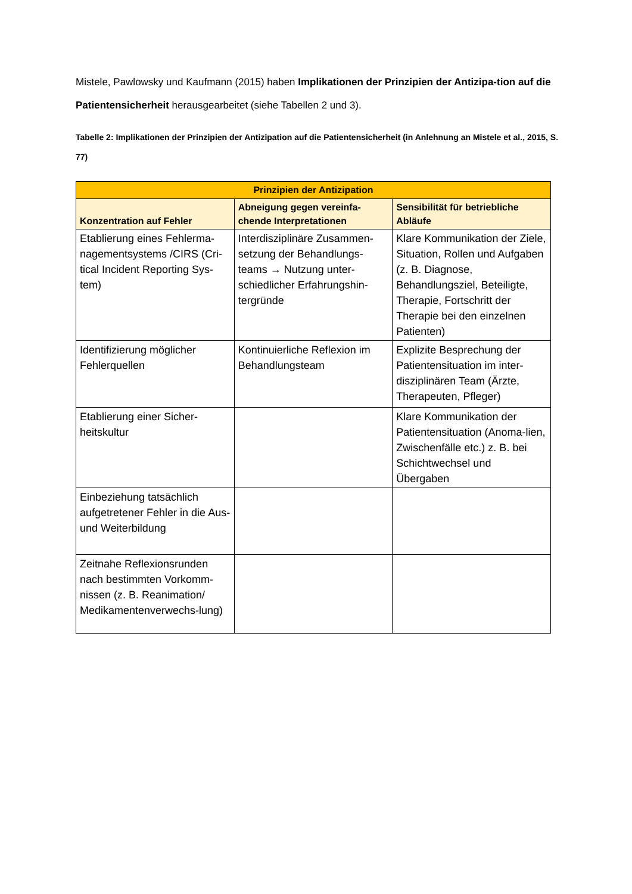Mistele, Pawlowsky und Kaufmann (2015) haben Implikationen der Prinzipien der Antizipa-tion auf die Patientensicherheit herausgearbeitet (siehe Tabellen 2 und 3).
Tabelle 2: Implikationen der Prinzipien der Antizipation auf die Patientensicherheit (in Anlehnung an Mistele et al., 2015, S. 77)
| Prinzipien der Antizipation | | |
| --- | --- | --- |
| Konzentration auf Fehler | Abneigung gegen vereinfa-chende Interpretationen | Sensibilität für betriebliche Abläufe |
| Etablierung eines Fehlerma-nagementsystems /CIRS (Cri-tical Incident Reporting Sys-tem) | Interdisziplinäre Zusammen-setzung der Behandlungs-teams → Nutzung unter-schiedlicher Erfahrungshin-tergründe | Klare Kommunikation der Ziele, Situation, Rollen und Aufgaben (z. B. Diagnose, Behandlungsziel, Beteiligte, Therapie, Fortschritt der Therapie bei den einzelnen Patienten) |
| Identifizierung möglicher Fehlerquellen | Kontinuierliche Reflexion im Behandlungsteam | Explizite Besprechung der Patientensituation im inter-disziplinären Team (Ärzte, Therapeuten, Pfleger) |
| Etablierung einer Sicher-heitskultur | | Klare Kommunikation der Patientensituation (Anoma-lien, Zwischenfälle etc.) z. B. bei Schichtwechsel und Übergaben |
| Einbeziehung tatsächlich aufgetretener Fehler in die Aus- und Weiterbildung | | |
| Zeitnahe Reflexionsrunden nach bestimmten Vorkomm-nissen (z. B. Reanimation/ Medikamentenverwechs-lung) | | |